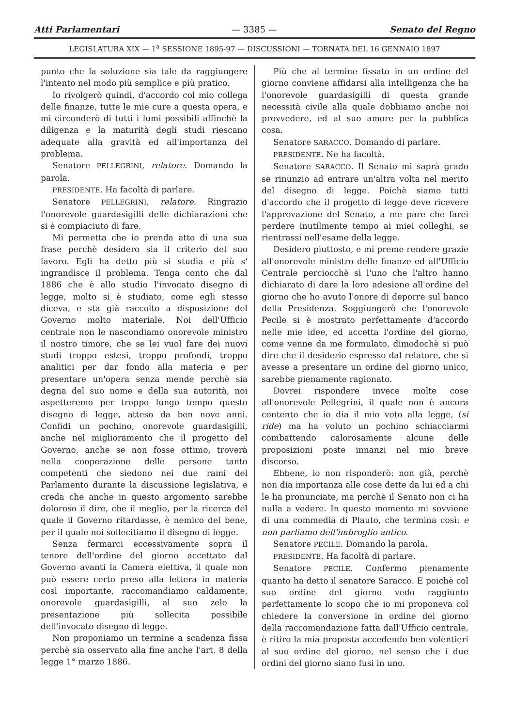Atti Parlamentari — 3385 — Senato del Regno
LEGISLATURA XIX — 1<sup>a</sup> SESSIONE 1895-97 — DISCUSSIONI — TORNATA DEL 16 GENNAIO 1897
punto che la soluzione sia tale da raggiungere l'intento nel modo più semplice e più pratico.
Io rivolgerò quindi, d'accordo col mio collega delle finanze, tutte le mie cure a questa opera, e mi circonderò di tutti i lumi possibili affinchè la diligenza e la maturità degli studi riescano adequate alla gravità ed all'importanza del problema.
Senatore PELLEGRINI, relatore. Domando la parola.
PRESIDENTE. Ha facoltà di parlare.
Senatore PELLEGRINI, relatore. Ringrazio l'onorevole guardasigilli delle dichiarazioni che si è compiaciuto di fare.
Mi permetta che io prenda atto di una sua frase perchè desidero sia il criterio del suo lavoro. Egli ha detto più si studia e più s' ingrandisce il problema. Tenga conto che dal 1886 che è allo studio l'invocato disegno di legge, molto si è studiato, come egli stesso diceva, e sta già raccolto a disposizione del Governo molto materiale. Noi dell'Ufficio centrale non le nascondiamo onorevole ministro il nostro timore, che se lei vuol fare dei nuovi studi troppo estesi, troppo profondi, troppo analitici per dar fondo alla materia e per presentare un'opera senza mende perchè sia degna del suo nome e della sua autorità, noi aspetteremo per troppo lungo tempo questo disegno di legge, atteso da ben nove anni. Confidi un pochino, onorevole guardasigilli, anche nel miglioramento che il progetto del Governo, anche se non fosse ottimo, troverà nella cooperazione delle persone tanto competenti che siedono nei due rami del Parlamento durante la discussione legislativa, e creda che anche in questo argomento sarebbe doloroso il dire, che il meglio, per la ricerca del quale il Governo ritardasse, è nemico del bene, per il quale noi sollecitiamo il disegno di legge.
Senza fermarci eccessivamente sopra il tenore dell'ordine del giorno accettato dal Governo avanti la Camera elettiva, il quale non può essere certo preso alla lettera in materia così importante, raccomandiamo caldamente, onorevole guardasigilli, al suo zelo la presentazione più sollecita possibile dell'invocato disegno di legge.
Non proponiamo un termine a scadenza fissa perchè sia osservato alla fine anche l'art. 8 della legge 1° marzo 1886.
Più che al termine fissato in un ordine del giorno conviene affidarsi alla intelligenza che ha l'onorevole guardasigilli di questa grande necessità civile alla quale dobbiamo anche noi provvedere, ed al suo amore per la pubblica cosa.
Senatore SARACCO. Domando di parlare.
PRESIDENTE. Ne ha facoltà.
Senatore SARACCO. Il Senato mi saprà grado se rinunzio ad entrare un'altra volta nel merito del disegno di legge. Poichè siamo tutti d'accordo che il progetto di legge deve ricevere l'approvazione del Senato, a me pare che farei perdere inutilmente tempo ai miei colleghi, se rientrassi nell'esame della legge.
Desidero piuttosto, e mi preme rendere grazie all'onorevole ministro delle finanze ed all'Ufficio Centrale perciocchè sì l'uno che l'altro hanno dichiarato di dare la loro adesione all'ordine del giorno che ho avuto l'onore di deporre sul banco della Presidenza. Soggiungerò che l'onorevole Pecile si è mostrato perfettamente d'accordo nelle mie idee, ed accetta l'ordine del giorno, come venne da me formulato, dimodochè si può dire che il desiderio espresso dal relatore, che si avesse a presentare un ordine del giorno unico, sarebbe pienamente ragionato.
Dovrei rispondere invece molte cose all'onorevole Pellegrini, il quale non è ancora contento che io dia il mio voto alla legge, (si ride) ma ha voluto un pochino schiacciarmi combattendo calorosamente alcune delle proposizioni poste innanzi nel mio breve discorso.
Ebbene, io non risponderò: non già, perchè non dia importanza alle cose dette da lui ed a chi le ha pronunciate, ma perchè il Senato non ci ha nulla a vedere. In questo momento mi sovviene di una commedia di Plauto, che termina così: e non parliamo dell'imbroglio antico.
Senatore PECILE. Domando la parola.
PRESIDENTE. Ha facoltà di parlare.
Senatore PECILE. Confermo pienamente quanto ha detto il senatore Saracco. E poichè col suo ordine del giorno vedo raggiunto perfettamente lo scopo che io mi proponeva col chiedere la conversione in ordine del giorno della raccomandazione fatta dall'Ufficio centrale, è ritiro la mia proposta accedendo ben volentieri al suo ordine del giorno, nel senso che i due ordini del giorno siano fusi in uno.